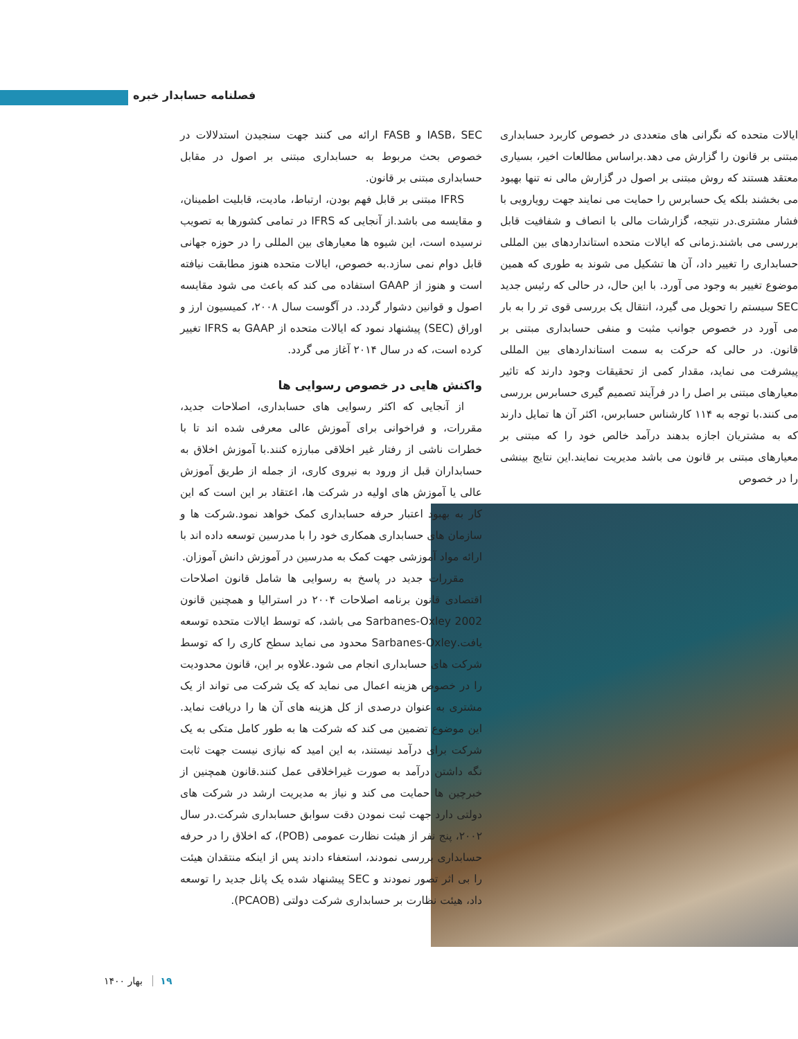فصلنامه حسابدار خبره
ایالات متحده که نگرانی های متعددی در خصوص کاربرد حسابداری مبتنی بر قانون را گزارش می دهد.براساس مطالعات اخیر، بسیاری معتقد هستند که روش مبتنی بر اصول در گزارش مالی نه تنها بهبود می بخشند بلکه یک حسابرس را حمایت می نمایند جهت رویارویی با فشار مشتری.در نتیجه، گزارشات مالی با انصاف و شفافیت قابل بررسی می باشند.زمانی که ایالات متحده استانداردهای بین المللی حسابداری را تغییر داد، آن ها تشکیل می شوند به طوری که همین موضوع تغییر به وجود می آورد. با این حال، در حالی که رئیس جدید SEC سیستم را تحویل می گیرد، انتقال یک بررسی قوی تر را به بار می آورد در خصوص جوانب مثبت و منفی حسابداری مبتنی بر قانون. در حالی که حرکت به سمت استانداردهای بین المللی پیشرفت می نماید، مقدار کمی از تحقیقات وجود دارند که تاثیر معیارهای مبتنی بر اصل را در فرآیند تصمیم گیری حسابرس بررسی می کنند.با توجه به ۱۱۴ کارشناس حسابرس، اکثر آن ها تمایل دارند که به مشتریان اجازه بدهند درآمد خالص خود را که مبتنی بر معیارهای مبتنی بر قانون می باشد مدیریت نمایند.این نتایج بینشی را در خصوص
IASB، SEC و FASB ارائه می کنند جهت سنجیدن استدلالات در خصوص بحث مربوط به حسابداری مبتنی بر اصول در مقابل حسابداری مبتنی بر قانون.
IFRS مبتنی بر قابل فهم بودن، ارتباط، مادیت، قابلیت اطمینان، و مقایسه می باشد.از آنجایی که IFRS در تمامی کشورها به تصویب نرسیده است، این شیوه ها معیارهای بین المللی را در حوزه جهانی قابل دوام نمی سازد.به خصوص، ایالات متحده هنوز مطابقت نیافته است و هنوز از GAAP استفاده می کند که باعث می شود مقایسه اصول و قوانین دشوار گردد. در آگوست سال ۲۰۰۸، کمیسیون ارز و اوراق (SEC) پیشنهاد نمود که ایالات متحده از GAAP به IFRS تغییر کرده است، که در سال ۲۰۱۴ آغاز می گردد.
واکنش هایی در خصوص رسوایی ها
از آنجایی که اکثر رسوایی های حسابداری، اصلاحات جدید، مقررات، و فراخوانی برای آموزش عالی معرفی شده اند تا با خطرات ناشی از رفتار غیر اخلاقی مبارزه کنند.با آموزش اخلاق به حسابداران قبل از ورود به نیروی کاری، از جمله از طریق آموزش عالی یا آموزش های اولیه در شرکت ها، اعتقاد بر این است که این کار به بهبود اعتبار حرفه حسابداری کمک خواهد نمود.شرکت ها و سازمان های حسابداری همکاری خود را با مدرسین توسعه داده اند با ارائه مواد آموزشی جهت کمک به مدرسین در آموزش دانش آموزان.
مقررات جدید در پاسخ به رسوایی ها شامل قانون اصلاحات اقتصادی قانون برنامه اصلاحات ۲۰۰۴ در استرالیا و همچنین قانون Sarbanes-Oxley 2002 می باشد، که توسط ایالات متحده توسعه یافت.Sarbanes-Oxley محدود می نماید سطح کاری را که توسط شرکت های حسابداری انجام می شود.علاوه بر این، قانون محدودیت را در خصوص هزینه اعمال می نماید که یک شرکت می تواند از یک مشتری به عنوان درصدی از کل هزینه های آن ها را دریافت نماید. این موضوع تضمین می کند که شرکت ها به طور کامل متکی به یک شرکت برای درآمد نیستند، به این امید که نیازی نیست جهت ثابت نگه داشتن درآمد به صورت غیراخلاقی عمل کنند.قانون همچنین از خبرچین ها حمایت می کند و نیاز به مدیریت ارشد در شرکت های دولتی دارد جهت ثبت نمودن دقت سوابق حسابداری شرکت.در سال ۲۰۰۲، پنج نفر از هیئت نظارت عمومی (POB)، که اخلاق را در حرفه حسابداری بررسی نمودند، استعفاء دادند پس از اینکه منتقدان هیئت را بی اثر تصور نمودند و SEC پیشنهاد شده یک پانل جدید را توسعه داد، هیئت نظارت بر حسابداری شرکت دولتی (PCAOB).
۱۹ بهار ۱۴۰۰